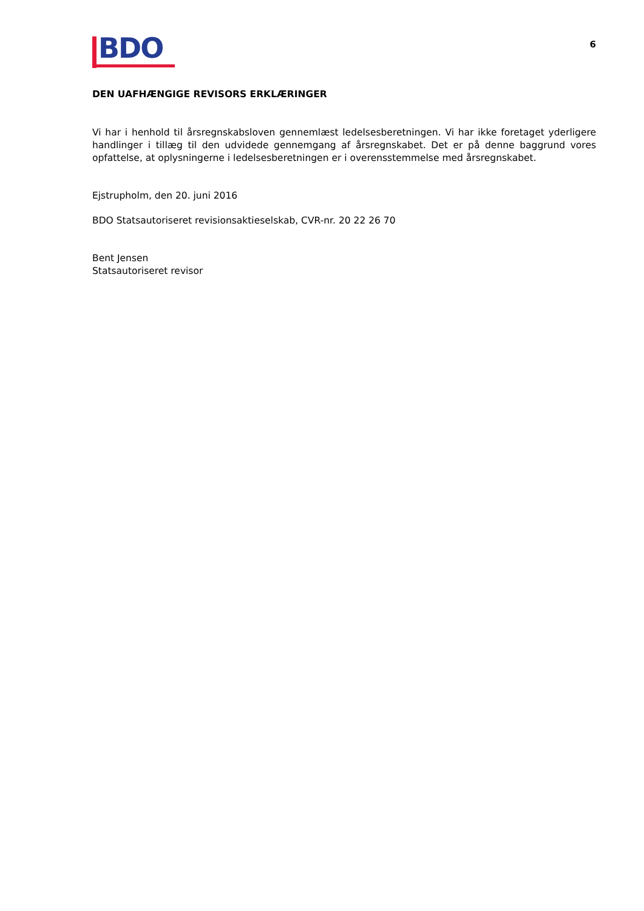BDO
6
DEN UAFHÆNGIGE REVISORS ERKLÆRINGER
Vi har i henhold til årsregnskabsloven gennemlæst ledelsesberetningen. Vi har ikke foretaget yderligere handlinger i tillæg til den udvidede gennemgang af årsregnskabet. Det er på denne baggrund vores opfattelse, at oplysningerne i ledelsesberetningen er i overensstemmelse med årsregnskabet.
Ejstrupholm, den 20. juni 2016
BDO Statsautoriseret revisionsaktieselskab, CVR-nr. 20 22 26 70
Bent Jensen
Statsautoriseret revisor